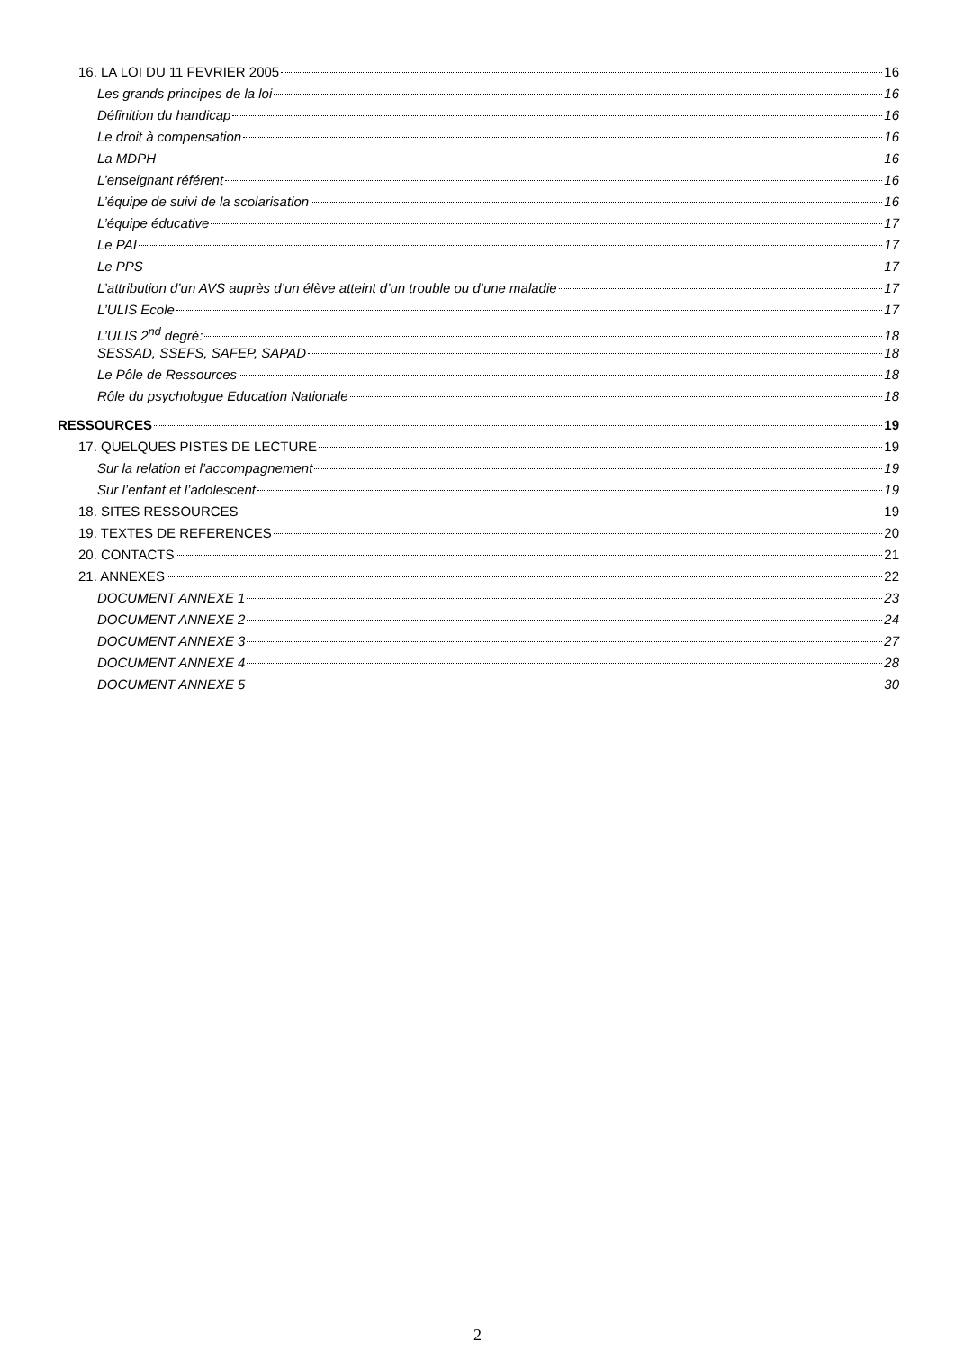16. LA LOI DU 11 FEVRIER 2005 16
Les grands principes de la loi 16
Définition du handicap 16
Le droit à compensation 16
La MDPH 16
L’enseignant référent 16
L’équipe de suivi de la scolarisation 16
L’équipe éducative 17
Le PAI 17
Le PPS 17
L’attribution d’un AVS auprès d’un élève atteint d’un trouble ou d’une maladie 17
L’ULIS Ecole 17
L’ULIS 2<sup>nd</sup> degré: 18
SESSAD, SSEFS, SAFEP, SAPAD 18
Le Pôle de Ressources 18
Rôle du psychologue Education Nationale 18
RESSOURCES 19
17. QUELQUES PISTES DE LECTURE 19
Sur la relation et l’accompagnement 19
Sur l’enfant et l’adolescent 19
18. SITES RESSOURCES 19
19. TEXTES DE REFERENCES 20
20. CONTACTS 21
21. ANNEXES 22
DOCUMENT ANNEXE 1 23
DOCUMENT ANNEXE 2 24
DOCUMENT ANNEXE 3 27
DOCUMENT ANNEXE 4 28
DOCUMENT ANNEXE 5 30
2